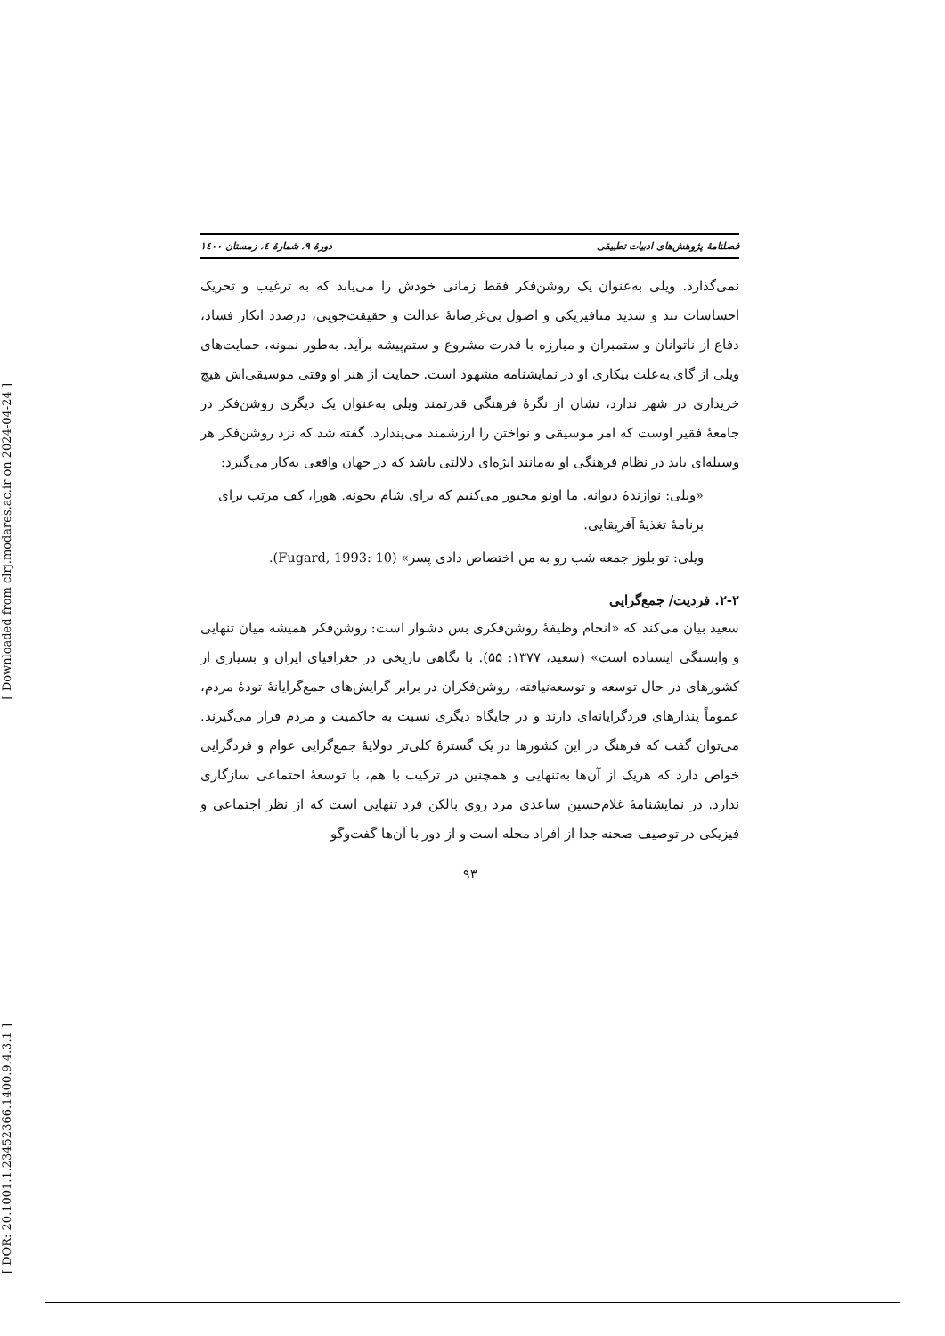[ Downloaded from clrj.modares.ac.ir on 2024-04-24 ]
[ DOR: 20.1001.1.23452366.1400.9.4.3.1 ]
فصلنامهٔ پژوهش‌های ادبیات تطبیقی دورهٔ ۹، شمارهٔ ٤، زمستان ۱٤۰۰
نمی‌گذارد. ویلی به‌عنوان یک روشن‌فکر فقط زمانی خودش را می‌یابد که به ترغیب و تحریک احساسات تند و شدید متافیزیکی و اصول بی‌غرضانهٔ عدالت و حقیقت‌جویی، درصدد انکار فساد، دفاع از ناتوانان و ستمبران و مبارزه با قدرت مشروع و ستم‌پیشه برآید. به‌طور نمونه، حمایت‌های ویلی از گای به‌علت بیکاری او در نمایشنامه مشهود است. حمایت از هنر او وقتی موسیقی‌اش هیچ خریداری در شهر ندارد، نشان از نگرهٔ فرهنگی قدرتمند ویلی به‌عنوان یک دیگری روشن‌فکر در جامعهٔ فقیر اوست که امر موسیقی و نواختن را ارزشمند می‌پندارد. گفته شد که نزد روشن‌فکر هر وسیله‌ای باید در نظام فرهنگی او به‌مانند ابژه‌ای دلالتی باشد که در جهان واقعی به‌کار می‌گیرد:
«ویلی: نوازندهٔ دیوانه. ما اونو مجبور می‌کنیم که برای شام بخونه. هورا، کف مرتب برای برنامهٔ تغذیهٔ آفریقایی.
ویلی: تو بلوز جمعه شب رو به من اختصاص دادی پسر» (Fugard, 1993: 10).
۲-۲. فردیت/ جمع‌گرایی
سعید بیان می‌کند که «انجام وظیفهٔ روشن‌فکری بس دشوار است: روشن‌فکر همیشه میان تنهایی و وابستگی ایستاده است» (سعید، ۱۳۷۷: ۵۵). با نگاهی تاریخی در جغرافیای ایران و بسیاری از کشورهای در حال توسعه و توسعه‌نیافته، روشن‌فکران در برابر گرایش‌های جمع‌گرایانهٔ تودهٔ مردم، عموماً پندارهای فردگرایانه‌ای دارند و در جایگاه دیگری نسبت به حاکمیت و مردم قرار می‌گیرند. می‌توان گفت که فرهنگ در این کشورها در یک گسترهٔ کلی‌تر دولایهٔ جمع‌گرایی عوام و فردگرایی خواص دارد که هریک از آن‌ها به‌تنهایی و همچنین در ترکیب با هم، با توسعهٔ اجتماعی سازگاری ندارد. در نمایشنامهٔ غلام‌حسین ساعدی مرد روی بالکن فرد تنهایی است که از نظر اجتماعی و فیزیکی در توصیف صحنه جدا از افراد محله است و از دور با آن‌ها گفت‌وگو
۹۳